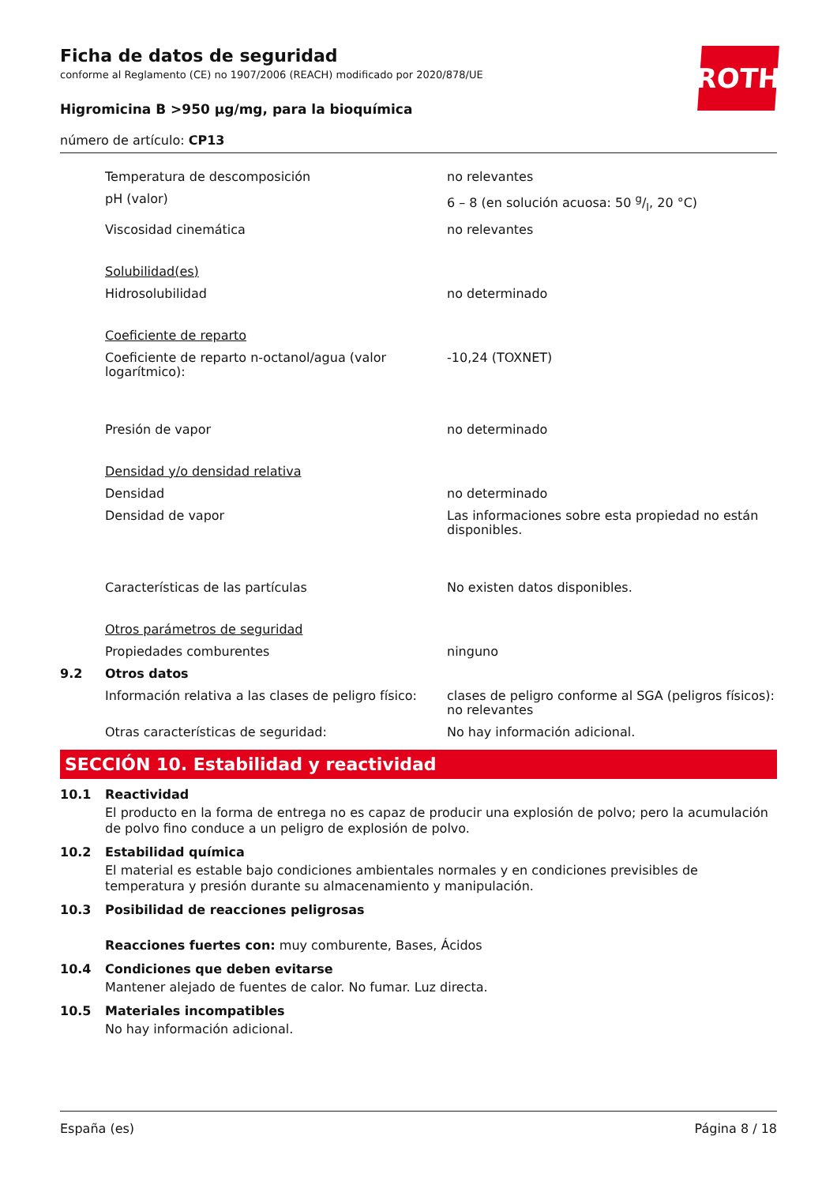ROTH
Ficha de datos de seguridad
conforme al Reglamento (CE) no 1907/2006 (REACH) modificado por 2020/878/UE
Higromicina B >950 µg/mg, para la bioquímica
número de artículo: CP13
| | Temperatura de descomposición | no relevantes |
| | pH (valor) | 6 – 8 (en solución acuosa: 50 g/l, 20 °C) |
| | Viscosidad cinemática | no relevantes |
| | Solubilidad(es) | |
| | Hidrosolubilidad | no determinado |
| | Coeficiente de reparto | |
| | Coeficiente de reparto n-octanol/agua (valor logarítmico): | -10,24 (TOXNET) |
| | Presión de vapor | no determinado |
| | Densidad y/o densidad relativa | |
| | Densidad | no determinado |
| | Densidad de vapor | Las informaciones sobre esta propiedad no están disponibles. |
| | Características de las partículas | No existen datos disponibles. |
| | Otros parámetros de seguridad | |
| | Propiedades comburentes | ninguno |
| 9.2 | Otros datos | |
| | Información relativa a las clases de peligro físico: | clases de peligro conforme al SGA (peligros físicos): no relevantes |
| | Otras características de seguridad: | No hay información adicional. |
SECCIÓN 10. Estabilidad y reactividad
10.1 Reactividad
El producto en la forma de entrega no es capaz de producir una explosión de polvo; pero la acumulación de polvo fino conduce a un peligro de explosión de polvo.
10.2 Estabilidad química
El material es estable bajo condiciones ambientales normales y en condiciones previsibles de temperatura y presión durante su almacenamiento y manipulación.
10.3 Posibilidad de reacciones peligrosas
Reacciones fuertes con: muy comburente, Bases, Ácidos
10.4 Condiciones que deben evitarse
Mantener alejado de fuentes de calor. No fumar. Luz directa.
10.5 Materiales incompatibles
No hay información adicional.
España (es) Página 8 / 18